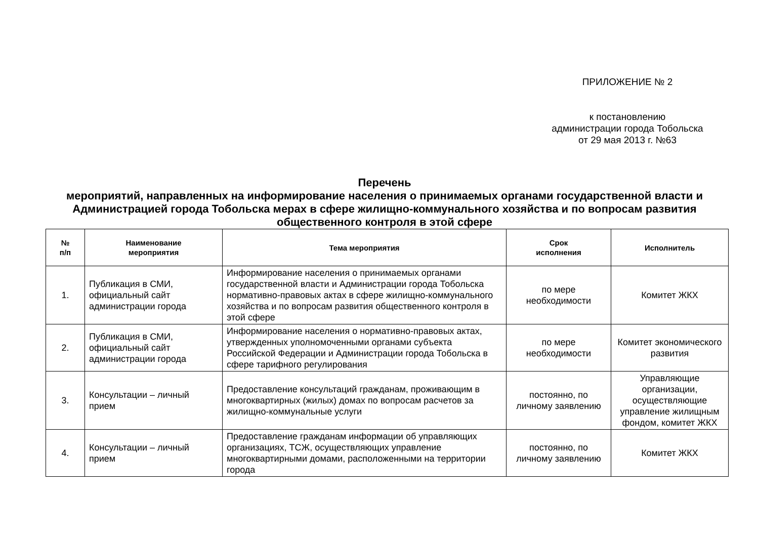ПРИЛОЖЕНИЕ № 2
к постановлению
администрации города Тобольска
от 29 мая 2013 г. №63
Перечень
мероприятий, направленных на информирование населения о принимаемых органами государственной власти и Администрацией города Тобольска мерах в сфере жилищно-коммунального хозяйства и по вопросам развития общественного контроля в этой сфере
| № п/п | Наименование мероприятия | Тема мероприятия | Срок исполнения | Исполнитель |
| --- | --- | --- | --- | --- |
| 1. | Публикация в СМИ, официальный сайт администрации города | Информирование населения о принимаемых органами государственной власти и Администрации города Тобольска нормативно-правовых актах в сфере жилищно-коммунального хозяйства и по вопросам развития общественного контроля в этой сфере | по мере необходимости | Комитет ЖКХ |
| 2. | Публикация в СМИ, официальный сайт администрации города | Информирование населения о нормативно-правовых актах, утвержденных уполномоченными органами субъекта Российской Федерации и Администрации города Тобольска в сфере тарифного регулирования | по мере необходимости | Комитет экономического развития |
| 3. | Консультации – личный прием | Предоставление консультаций гражданам, проживающим в многоквартирных (жилых) домах по вопросам расчетов за жилищно-коммунальные услуги | постоянно, по личному заявлению | Управляющие организации, осуществляющие управление жилищным фондом, комитет ЖКХ |
| 4. | Консультации – личный прием | Предоставление гражданам информации об управляющих организациях, ТСЖ, осуществляющих управление многоквартирными домами, расположенными на территории города | постоянно, по личному заявлению | Комитет ЖКХ |